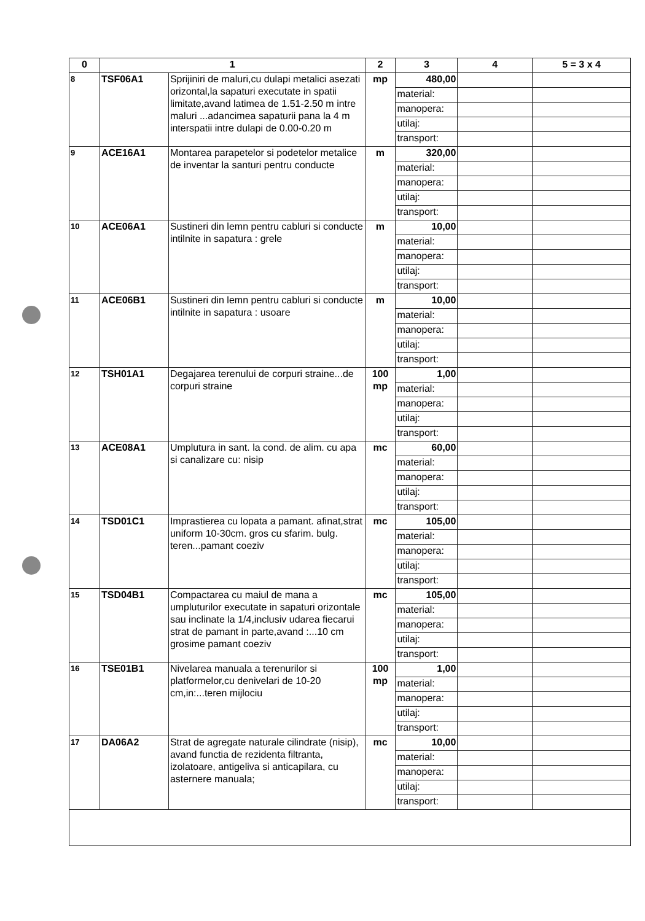| 0 | 1 | | 2 | 3 | 4 | 5 = 3 x 4 |
| --- | --- | --- | --- | --- | --- | --- |
| 8 | TSF06A1 | Sprijiniri de maluri,cu dulapi metalici asezati orizontal,la sapaturi executate in spatii limitate,avand latimea de 1.51-2.50 m intre maluri ...adancimea sapaturii pana la 4 m interspatii intre dulapi de 0.00-0.20 m | mp | 480,00 | | |
| | | | | material: | | |
| | | | | manopera: | | |
| | | | | utilaj: | | |
| | | | | transport: | | |
| 9 | ACE16A1 | Montarea parapetelor si podetelor metalice de inventar la santuri pentru conducte | m | 320,00 | | |
| | | | | material: | | |
| | | | | manopera: | | |
| | | | | utilaj: | | |
| | | | | transport: | | |
| 10 | ACE06A1 | Sustineri din lemn pentru cabluri si conducte intilnite in sapatura : grele | m | 10,00 | | |
| | | | | material: | | |
| | | | | manopera: | | |
| | | | | utilaj: | | |
| | | | | transport: | | |
| 11 | ACE06B1 | Sustineri din lemn pentru cabluri si conducte intilnite in sapatura : usoare | m | 10,00 | | |
| | | | | material: | | |
| | | | | manopera: | | |
| | | | | utilaj: | | |
| | | | | transport: | | |
| 12 | TSH01A1 | Degajarea terenului de corpuri straine...de corpuri straine | 100 mp | 1,00 | | |
| | | | | material: | | |
| | | | | manopera: | | |
| | | | | utilaj: | | |
| | | | | transport: | | |
| 13 | ACE08A1 | Umplutura in sant. la cond. de alim. cu apa si canalizare cu: nisip | mc | 60,00 | | |
| | | | | material: | | |
| | | | | manopera: | | |
| | | | | utilaj: | | |
| | | | | transport: | | |
| 14 | TSD01C1 | Imprastierea cu lopata a pamant. afinat,strat uniform 10-30cm. gros cu sfarim. bulg. teren...pamant coeziv | mc | 105,00 | | |
| | | | | material: | | |
| | | | | manopera: | | |
| | | | | utilaj: | | |
| | | | | transport: | | |
| 15 | TSD04B1 | Compactarea cu maiul de mana a umpluturilor executate in sapaturi orizontale sau inclinate la 1/4,inclusiv udarea fiecarui strat de pamant in parte,avand :...10 cm grosime pamant coeziv | mc | 105,00 | | |
| | | | | material: | | |
| | | | | manopera: | | |
| | | | | utilaj: | | |
| | | | | transport: | | |
| 16 | TSE01B1 | Nivelarea manuala a terenurilor si platformelor,cu denivelari de 10-20 cm,in:...teren mijlociu | 100 mp | 1,00 | | |
| | | | | material: | | |
| | | | | manopera: | | |
| | | | | utilaj: | | |
| | | | | transport: | | |
| 17 | DA06A2 | Strat de agregate naturale cilindrate (nisip), avand functia de rezidenta filtranta, izolatoare, antigeliva si anticapilara, cu asternere manuala; | mc | 10,00 | | |
| | | | | material: | | |
| | | | | manopera: | | |
| | | | | utilaj: | | |
| | | | | transport: | | |